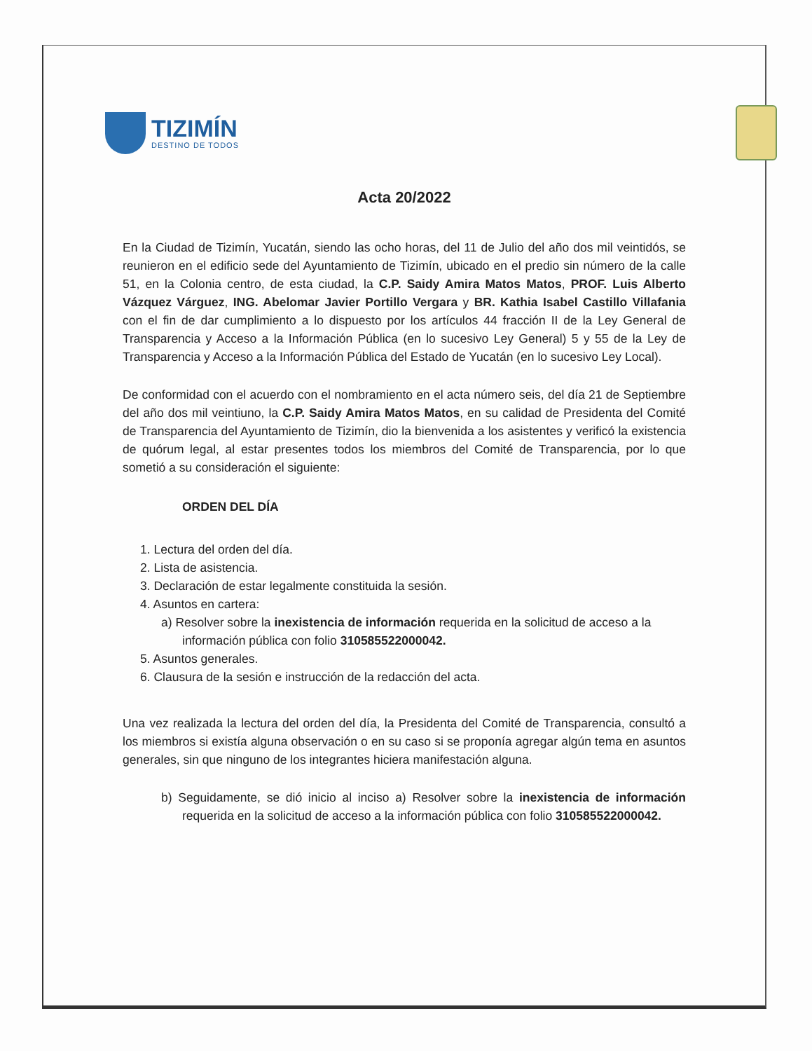TIZIMÍN
DESTINO DE TODOS
Acta 20/2022
En la Ciudad de Tizimín, Yucatán, siendo las ocho horas, del 11 de Julio del año dos mil veintidós, se reunieron en el edificio sede del Ayuntamiento de Tizimín, ubicado en el predio sin número de la calle 51, en la Colonia centro, de esta ciudad, la C.P. Saidy Amira Matos Matos, PROF. Luis Alberto Vázquez Várguez, ING. Abelomar Javier Portillo Vergara y BR. Kathia Isabel Castillo Villafania con el fin de dar cumplimiento a lo dispuesto por los artículos 44 fracción II de la Ley General de Transparencia y Acceso a la Información Pública (en lo sucesivo Ley General) 5 y 55 de la Ley de Transparencia y Acceso a la Información Pública del Estado de Yucatán (en lo sucesivo Ley Local).
De conformidad con el acuerdo con el nombramiento en el acta número seis, del día 21 de Septiembre del año dos mil veintiuno, la C.P. Saidy Amira Matos Matos, en su calidad de Presidenta del Comité de Transparencia del Ayuntamiento de Tizimín, dio la bienvenida a los asistentes y verificó la existencia de quórum legal, al estar presentes todos los miembros del Comité de Transparencia, por lo que sometió a su consideración el siguiente:
ORDEN DEL DÍA
1. Lectura del orden del día.
2. Lista de asistencia.
3. Declaración de estar legalmente constituida la sesión.
4. Asuntos en cartera:
a) Resolver sobre la inexistencia de información requerida en la solicitud de acceso a la información pública con folio 310585522000042.
5. Asuntos generales.
6. Clausura de la sesión e instrucción de la redacción del acta.
Una vez realizada la lectura del orden del día, la Presidenta del Comité de Transparencia, consultó a los miembros si existía alguna observación o en su caso si se proponía agregar algún tema en asuntos generales, sin que ninguno de los integrantes hiciera manifestación alguna.
b) Seguidamente, se dió inicio al inciso a) Resolver sobre la inexistencia de información requerida en la solicitud de acceso a la información pública con folio 310585522000042.